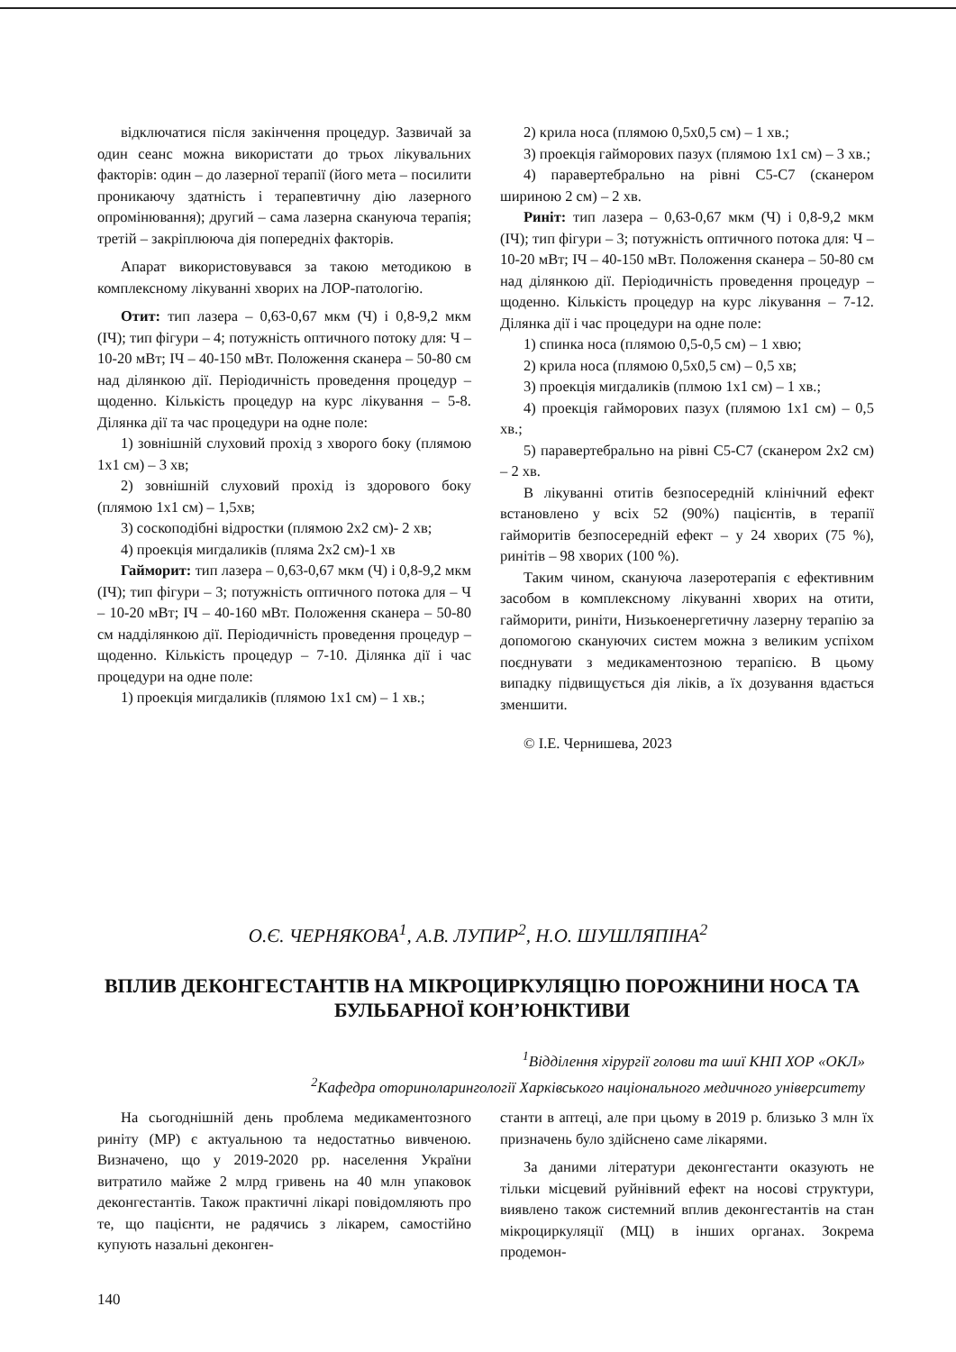відключатися після закінчення процедур. Зазвичай за один сеанс можна використати до трьох лікувальних факторів: один – до лазерної терапії (його мета – посилити проникаючу здатність і терапевтичну дію лазерного опромінювання); другий – сама лазерна скануюча терапія; третій – закріплююча дія попередніх факторів.
Апарат використовувався за такою методикою в комплексному лікуванні хворих на ЛОР-патологію.
Отит: тип лазера – 0,63-0,67 мкм (Ч) і 0,8-9,2 мкм (ІЧ); тип фігури – 4; потужність оптичного потоку для: Ч – 10-20 мВт; ІЧ – 40-150 мВт. Положення сканера – 50-80 см над ділянкою дії. Періодичність проведення процедур – щоденно. Кількість процедур на курс лікування – 5-8. Ділянка дії та час процедури на одне поле:
1) зовнішній слуховий прохід з хворого боку (плямою 1x1 см) – 3 хв;
2) зовнішній слуховий прохід із здорового боку (плямою 1x1 см) – 1,5хв;
3) соскоподібні відростки (плямою 2x2 см)- 2 хв;
4) проекція мигдаликів (пляма 2x2 см)-1 хв
Гайморит: тип лазера – 0,63-0,67 мкм (Ч) і 0,8-9,2 мкм (ІЧ); тип фігури – 3; потужність оптичного потока для – Ч – 10-20 мВт; ІЧ – 40-160 мВт. Положення сканера – 50-80 см надділянкою дії. Періодичність проведення процедур – щоденно. Кількість процедур – 7-10. Ділянка дії і час процедури на одне поле:
1) проекція мигдаликів (плямою 1x1 см) – 1 хв.;
2) крила носа (плямою 0,5x0,5 см) – 1 хв.;
3) проекція гайморових пазух (плямою 1x1 см) – 3 хв.;
4) паравертебрально на рівні С5-С7 (сканером шириною 2 см) – 2 хв.
Риніт: тип лазера – 0,63-0,67 мкм (Ч) і 0,8-9,2 мкм (ІЧ); тип фігури – 3; потужність оптичного потока для: Ч – 10-20 мВт; ІЧ – 40-150 мВт. Положення сканера – 50-80 см над ділянкою дії. Періодичність проведення процедур – щоденно. Кількість процедур на курс лікування – 7-12. Ділянка дії і час процедури на одне поле:
1) спинка носа (плямою 0,5-0,5 см) – 1 хвю;
2) крила носа (плямою 0,5x0,5 см) – 0,5 хв;
3) проекція мигдаликів (плмою 1x1 см) – 1 хв.;
4) проекція гайморових пазух (плямою 1x1 см) – 0,5 хв.;
5) паравертебрально на рівні С5-С7 (сканером 2x2 см) – 2 хв.
В лікуванні отитів безпосередній клінічний ефект встановлено у всіх 52 (90%) пацієнтів, в терапії гайморитів безпосередній ефект – у 24 хворих (75 %), ринітів – 98 хворих (100 %).
Таким чином, скануюча лазеротерапія є ефективним засобом в комплексному лікуванні хворих на отити, гайморити, риніти, Низькоенергетичну лазерну терапію за допомогою скануючих систем можна з великим успіхом поєднувати з медикаментозною терапією. В цьому випадку підвищується дія ліків, а їх дозування вдається зменшити.
© І.Е. Чернишева, 2023
О.Є. ЧЕРНЯКОВА<sup>1</sup>, А.В. ЛУПИР<sup>2</sup>, Н.О. ШУШЛЯПІНА<sup>2</sup>
ВПЛИВ ДЕКОНГЕСТАНТІВ НА МІКРОЦИРКУЛЯЦІЮ ПОРОЖНИНИ НОСА ТА БУЛЬБАРНОЇ КОН’ЮНКТИВИ
<sup>1</sup> Відділення хірургії голови та шиї КНП ХОР «ОКЛ»
<sup>2</sup> Кафедра оториноларингології Харківського національного медичного університету
На сьогоднішній день проблема медикаментозного риніту (МР) є актуальною та недостатньо вивченою. Визначено, що у 2019-2020 рр. населення України витратило майже 2 млрд гривень на 40 млн упаковок деконгестантів. Також практичні лікарі повідомляють про те, що пацієнти, не радячись з лікарем, самостійно купують назальні деконген-
станти в аптеці, але при цьому в 2019 р. близько 3 млн їх призначень було здійснено саме лікарями.
За даними літератури деконгестанти оказують не тільки місцевий руйнівний ефект на носові структури, виявлено також системний вплив деконгестантів на стан мікроциркуляції (МЦ) в інших органах. Зокрема продемон-
140